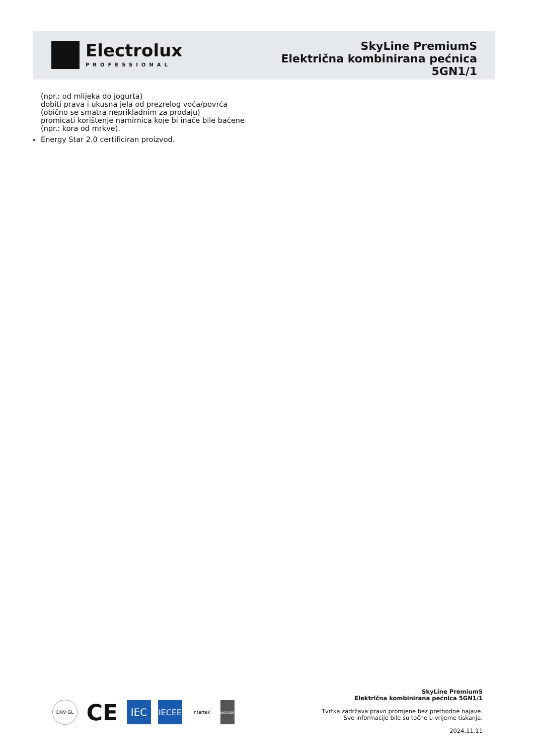Electrolux
PROFESSIONAL
SkyLine PremiumS
Električna kombinirana pećnica
5GN1/1
(npr.: od mlijeka do jogurta)
dobiti prava i ukusna jela od prezrelog voća/povrća (obično se smatra neprikladnim za prodaju)
promicati korištenje namirnica koje bi inače bile bačene (npr.: kora od mrkve).
Energy Star 2.0 certificiran proizvod.
DNV·GL
CE
IEC
IECEE
Intertek
ERGOCERT
SkyLine PremiumS
Električna kombinirana pećnica 5GN1/1
Tvrtka zadržava pravo promjene bez prethodne najave.
Sve informacije bile su točne u vrijeme tiskanja.
2024.11.11